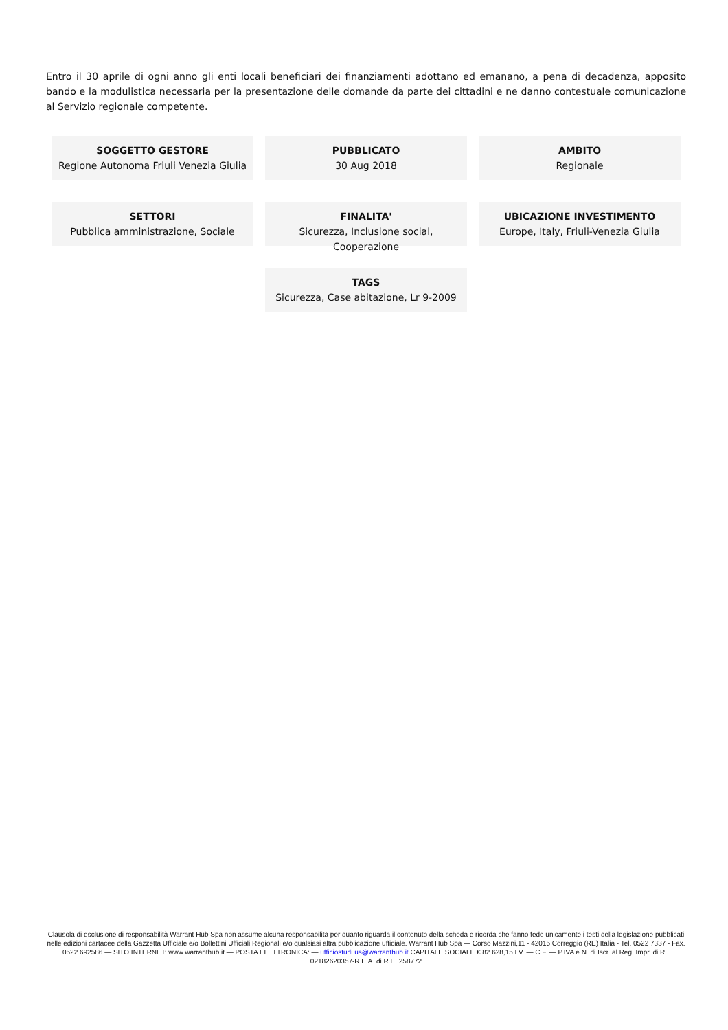Entro il 30 aprile di ogni anno gli enti locali beneficiari dei finanziamenti adottano ed emanano, a pena di decadenza, apposito bando e la modulistica necessaria per la presentazione delle domande da parte dei cittadini e ne danno contestuale comunicazione al Servizio regionale competente.
SOGGETTO GESTORE
Regione Autonoma Friuli Venezia Giulia
PUBBLICATO
30 Aug 2018
AMBITO
Regionale
SETTORI
Pubblica amministrazione, Sociale
FINALITA'
Sicurezza, Inclusione social, Cooperazione
UBICAZIONE INVESTIMENTO
Europe, Italy, Friuli-Venezia Giulia
TAGS
Sicurezza, Case abitazione, Lr 9-2009
Clausola di esclusione di responsabilità Warrant Hub Spa non assume alcuna responsabilità per quanto riguarda il contenuto della scheda e ricorda che fanno fede unicamente i testi della legislazione pubblicati nelle edizioni cartacee della Gazzetta Ufficiale e/o Bollettini Ufficiali Regionali e/o qualsiasi altra pubblicazione ufficiale. Warrant Hub Spa — Corso Mazzini,11 - 42015 Correggio (RE) Italia - Tel. 0522 7337 - Fax. 0522 692586 — SITO INTERNET: www.warranthub.it — POSTA ELETTRONICA: — ufficiostudi.us@warranthub.it CAPITALE SOCIALE € 82.628,15 I.V. — C.F. — P.IVA e N. di Iscr. al Reg. Impr. di RE 02182620357-R.E.A. di R.E. 258772